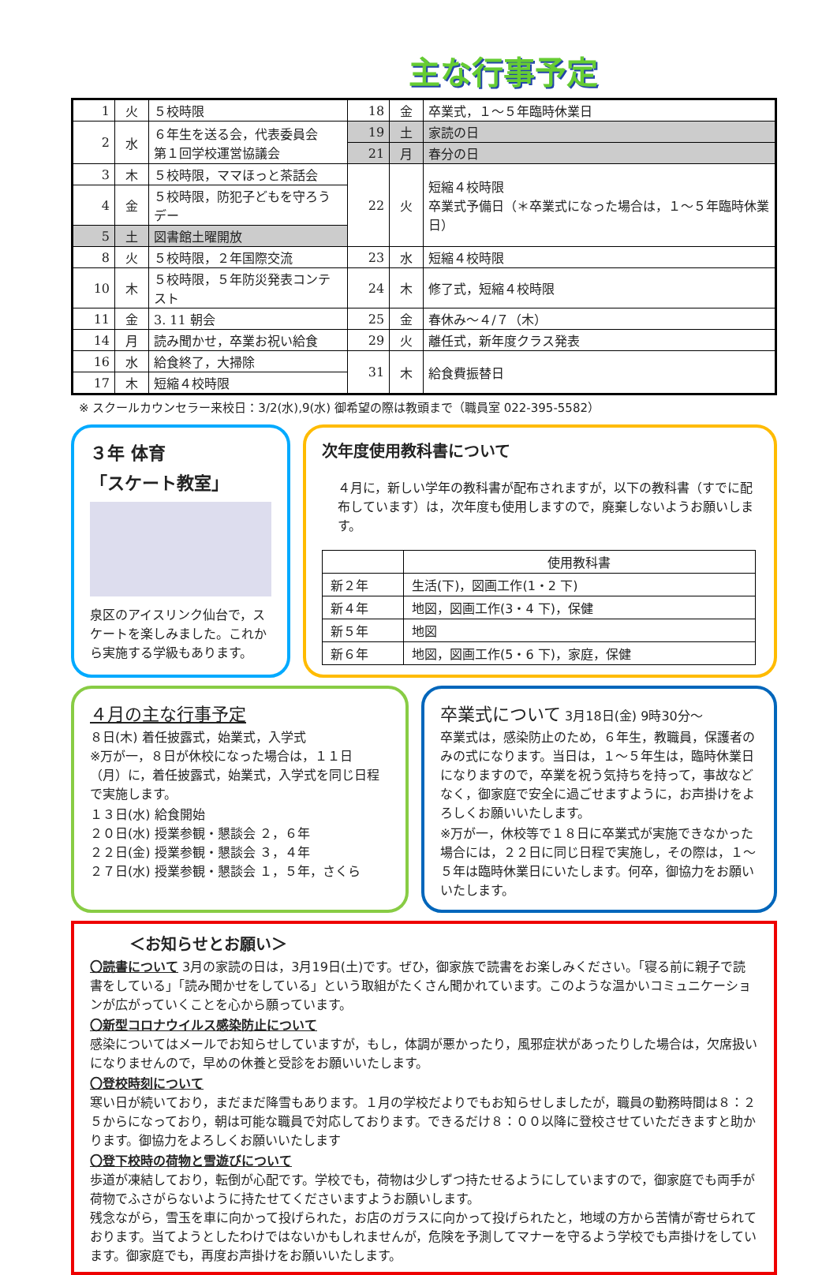主な行事予定
| 1 | 火 | ５校時限 | 18 | 金 | 卒業式，１～５年臨時休業日 |
| 2 | 水 | ６年生を送る会，代表委員会 第１回学校運営協議会 | 19 | 土 | 家読の日 |
| | | | 21 | 月 | 春分の日 |
| 3 | 木 | ５校時限，ママほっと茶話会 | 22 | 火 | 短縮４校時限 卒業式予備日（＊卒業式になった場合は，１～５年臨時休業日） |
| 4 | 金 | ５校時限，防犯子どもを守ろうデー | | | |
| 5 | 土 | 図書館土曜開放 | | | |
| 8 | 火 | ５校時限，２年国際交流 | 23 | 水 | 短縮４校時限 |
| 10 | 木 | ５校時限，５年防災発表コンテスト | 24 | 木 | 修了式，短縮４校時限 |
| 11 | 金 | 3. 11 朝会 | 25 | 金 | 春休み～４/７（木） |
| 14 | 月 | 読み聞かせ，卒業お祝い給食 | 29 | 火 | 離任式，新年度クラス発表 |
| 16 | 水 | 給食終了，大掃除 | 31 | 木 | 給食費振替日 |
| 17 | 木 | 短縮４校時限 | | | |
※ スクールカウンセラー来校日：3/2(水),9(水) 御希望の際は教頭まで（職員室 022-395-5582）
３年 体育
「スケート教室」
泉区のアイスリンク仙台で，スケートを楽しみました。これから実施する学級もあります。
次年度使用教科書について
４月に，新しい学年の教科書が配布されますが，以下の教科書（すでに配布しています）は，次年度も使用しますので，廃棄しないようお願いします。
| | 使用教科書 |
| --- | --- |
| 新２年 | 生活(下)，図画工作(1・2 下) |
| 新４年 | 地図，図画工作(3・4 下)，保健 |
| 新５年 | 地図 |
| 新６年 | 地図，図画工作(5・6 下)，家庭，保健 |
４月の主な行事予定
８日(木) 着任披露式，始業式，入学式
※万が一，８日が休校になった場合は，１１日（月）に，着任披露式，始業式，入学式を同じ日程で実施します。
１３日(水) 給食開始
２０日(水) 授業参観・懇談会 ２，６年
２２日(金) 授業参観・懇談会 ３，４年
２７日(水) 授業参観・懇談会 １，５年，さくら
卒業式について 3月18日(金) 9時30分～
卒業式は，感染防止のため，６年生，教職員，保護者のみの式になります。当日は，１～５年生は，臨時休業日になりますので，卒業を祝う気持ちを持って，事故などなく，御家庭で安全に過ごせますように，お声掛けをよろしくお願いいたします。
※万が一，休校等で１８日に卒業式が実施できなかった場合には，２２日に同じ日程で実施し，その際は，１～５年は臨時休業日にいたします。何卒，御協力をお願いいたします。
＜お知らせとお願い＞
〇読書について 3月の家読の日は，3月19日(土)です。ぜひ，御家族で読書をお楽しみください。「寝る前に親子で読書をしている」「読み聞かせをしている」という取組がたくさん聞かれています。このような温かいコミュニケーションが広がっていくことを心から願っています。
〇新型コロナウイルス感染防止について
感染についてはメールでお知らせしていますが，もし，体調が悪かったり，風邪症状があったりした場合は，欠席扱いになりませんので，早めの休養と受診をお願いいたします。
〇登校時刻について
寒い日が続いており，まだまだ降雪もあります。１月の学校だよりでもお知らせしましたが，職員の勤務時間は８：２５からになっており，朝は可能な職員で対応しております。できるだけ８：００以降に登校させていただきますと助かります。御協力をよろしくお願いいたします
〇登下校時の荷物と雪遊びについて
歩道が凍結しており，転倒が心配です。学校でも，荷物は少しずつ持たせるようにしていますので，御家庭でも両手が荷物でふさがらないように持たせてくださいますようお願いします。
残念ながら，雪玉を車に向かって投げられた，お店のガラスに向かって投げられたと，地域の方から苦情が寄せられております。当てようとしたわけではないかもしれませんが，危険を予測してマナーを守るよう学校でも声掛けをしています。御家庭でも，再度お声掛けをお願いいたします。